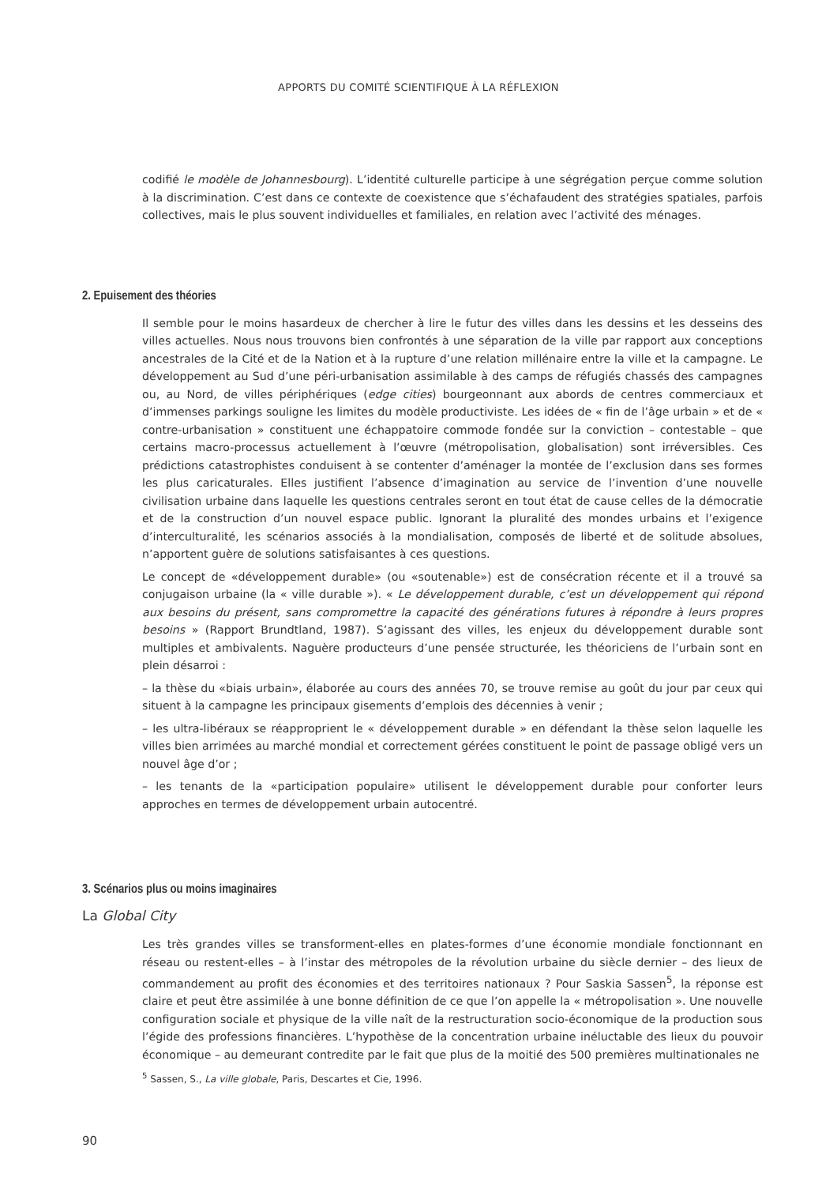APPORTS DU COMITÉ SCIENTIFIQUE À LA RÉFLEXION
codifié le modèle de Johannesbourg). L’identité culturelle participe à une ségrégation perçue comme solution à la discrimination. C’est dans ce contexte de coexistence que s’échafaudent des stratégies spatiales, parfois collectives, mais le plus souvent individuelles et familiales, en relation avec l’activité des ménages.
2. Epuisement des théories
Il semble pour le moins hasardeux de chercher à lire le futur des villes dans les dessins et les desseins des villes actuelles. Nous nous trouvons bien confrontés à une séparation de la ville par rapport aux conceptions ancestrales de la Cité et de la Nation et à la rupture d’une relation millénaire entre la ville et la campagne. Le développement au Sud d’une péri-urbanisation assimilable à des camps de réfugiés chassés des campagnes ou, au Nord, de villes périphériques (edge cities) bourgeonnant aux abords de centres commerciaux et d’immenses parkings souligne les limites du modèle productiviste. Les idées de « fin de l’âge urbain » et de « contre-urbanisation » constituent une échappatoire commode fondée sur la conviction – contestable – que certains macro-processus actuellement à l’œuvre (métropolisation, globalisation) sont irréversibles. Ces prédictions catastrophistes conduisent à se contenter d’aménager la montée de l’exclusion dans ses formes les plus caricaturales. Elles justifient l’absence d’imagination au service de l’invention d’une nouvelle civilisation urbaine dans laquelle les questions centrales seront en tout état de cause celles de la démocratie et de la construction d’un nouvel espace public. Ignorant la pluralité des mondes urbains et l’exigence d’interculturalité, les scénarios associés à la mondialisation, composés de liberté et de solitude absolues, n’apportent guère de solutions satisfaisantes à ces questions.
Le concept de «développement durable» (ou «soutenable») est de consécration récente et il a trouvé sa conjugaison urbaine (la « ville durable »). « Le développement durable, c’est un développement qui répond aux besoins du présent, sans compromettre la capacité des générations futures à répondre à leurs propres besoins » (Rapport Brundtland, 1987). S’agissant des villes, les enjeux du développement durable sont multiples et ambivalents. Naguère producteurs d’une pensée structurée, les théoriciens de l’urbain sont en plein désarroi :
– la thèse du «biais urbain», élaborée au cours des années 70, se trouve remise au goût du jour par ceux qui situent à la campagne les principaux gisements d’emplois des décennies à venir ;
– les ultra-libéraux se réapproprient le « développement durable » en défendant la thèse selon laquelle les villes bien arrimées au marché mondial et correctement gérées constituent le point de passage obligé vers un nouvel âge d’or ;
– les tenants de la «participation populaire» utilisent le développement durable pour conforter leurs approches en termes de développement urbain autocentré.
3. Scénarios plus ou moins imaginaires
La Global City
Les très grandes villes se transforment-elles en plates-formes d’une économie mondiale fonctionnant en réseau ou restent-elles – à l’instar des métropoles de la révolution urbaine du siècle dernier – des lieux de commandement au profit des économies et des territoires nationaux ? Pour Saskia Sassen<sup>5</sup>, la réponse est claire et peut être assimilée à une bonne définition de ce que l’on appelle la « métropolisation ». Une nouvelle configuration sociale et physique de la ville naît de la restructuration socio-économique de la production sous l’égide des professions financières. L’hypothèse de la concentration urbaine inéluctable des lieux du pouvoir économique – au demeurant contredite par le fait que plus de la moitié des 500 premières multinationales ne
<sup>5</sup> Sassen, S., La ville globale, Paris, Descartes et Cie, 1996.
90